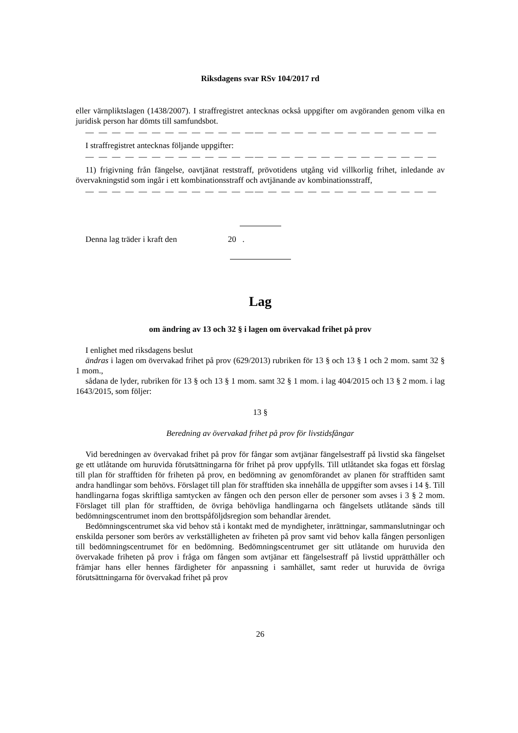Riksdagens svar RSv 104/2017 rd
eller värnpliktslagen (1438/2007). I straffregistret antecknas också uppgifter om avgöranden genom vilka en juridisk person har dömts till samfundsbot.
— — — — — — — — — — — — —— — — — — — — — — — — — — —
I straffregistret antecknas följande uppgifter:
— — — — — — — — — — — — —— — — — — — — — — — — — — —
11) frigivning från fängelse, oavtjänat reststraff, prövotidens utgång vid villkorlig frihet, inledande av övervakningstid som ingår i ett kombinationsstraff och avtjänande av kombinationsstraff,
— — — — — — — — — — — — —— — — — — — — — — — — — — —
Denna lag träder i kraft den 20 .
Lag
om ändring av 13 och 32 § i lagen om övervakad frihet på prov
I enlighet med riksdagens beslut
ändras i lagen om övervakad frihet på prov (629/2013) rubriken för 13 § och 13 § 1 och 2 mom. samt 32 § 1 mom.,
sådana de lyder, rubriken för 13 § och 13 § 1 mom. samt 32 § 1 mom. i lag 404/2015 och 13 § 2 mom. i lag 1643/2015, som följer:
13 §
Beredning av övervakad frihet på prov för livstidsfångar
Vid beredningen av övervakad frihet på prov för fångar som avtjänar fängelsestraff på livstid ska fängelset ge ett utlåtande om huruvida förutsättningarna för frihet på prov uppfylls. Till utlåtandet ska fogas ett förslag till plan för strafftiden för friheten på prov, en bedömning av genomförandet av planen för strafftiden samt andra handlingar som behövs. Förslaget till plan för strafftiden ska innehålla de uppgifter som avses i 14 §. Till handlingarna fogas skriftliga samtycken av fången och den person eller de personer som avses i 3 § 2 mom. Förslaget till plan för strafftiden, de övriga behövliga handlingarna och fängelsets utlåtande sänds till bedömningscentrumet inom den brottspåföljdsregion som behandlar ärendet.
Bedömningscentrumet ska vid behov stå i kontakt med de myndigheter, inrättningar, sammanslutningar och enskilda personer som berörs av verkställigheten av friheten på prov samt vid behov kalla fången personligen till bedömningscentrumet för en bedömning. Bedömningscentrumet ger sitt utlåtande om huruvida den övervakade friheten på prov i fråga om fången som avtjänar ett fängelsestraff på livstid upprätthåller och främjar hans eller hennes färdigheter för anpassning i samhället, samt reder ut huruvida de övriga förutsättningarna för övervakad frihet på prov
26